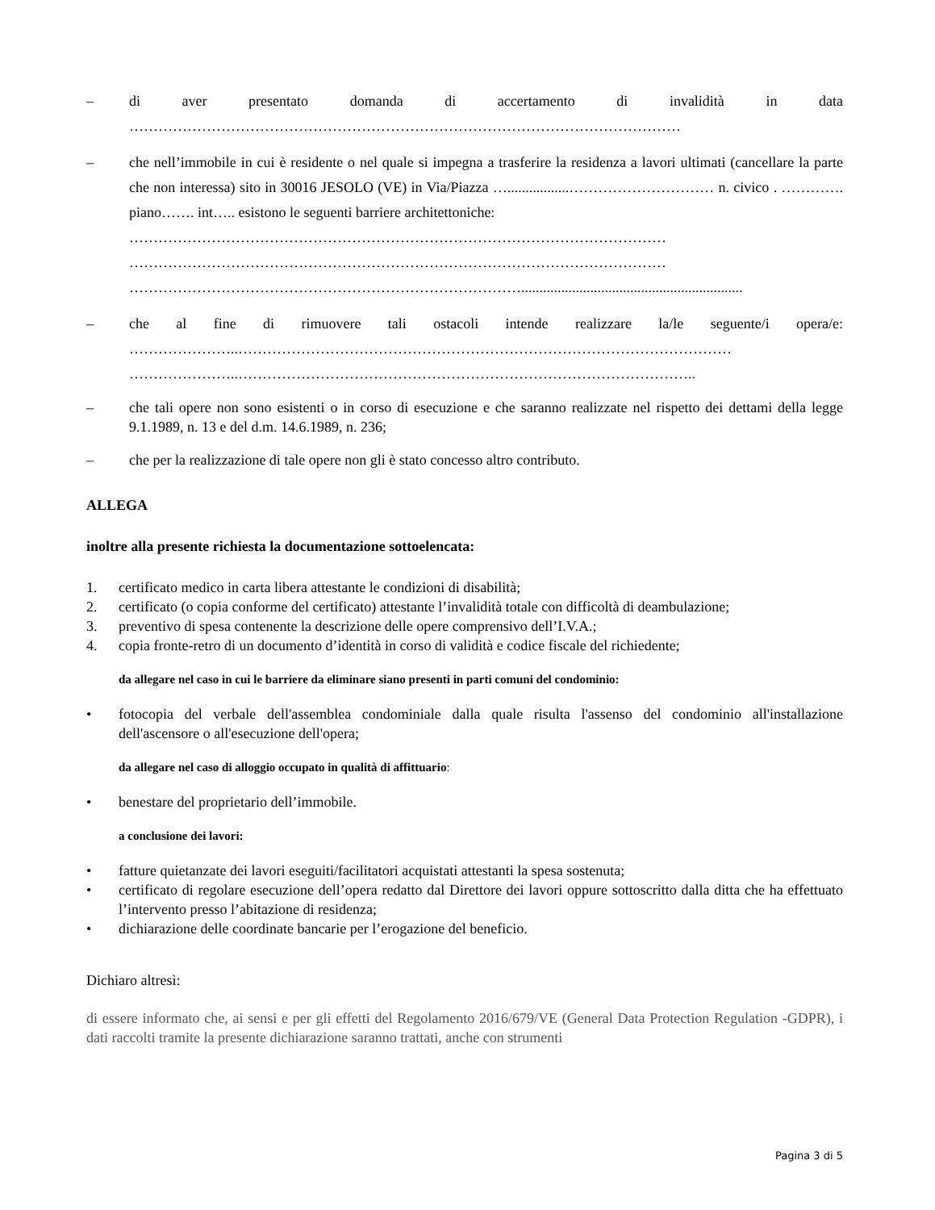– di aver presentato domanda di accertamento di invalidità in data ……………………………………………………………………………………………………
– che nell’immobile in cui è residente o nel quale si impegna a trasferire la residenza a lavori ultimati (cancellare la parte che non interessa) sito in 30016 JESOLO (VE) in Via/Piazza ….................………………………… n. civico . …………. piano……. int….. esistono le seguenti barriere architettoniche:
…………………………………………………………………………………………………
…………………………………………………………………………………………………
……………………………………………………………………….............................................................
– che al fine di rimuovere tali ostacoli intende realizzare la/le seguente/i opera/e: …………………..…………………………………………………………………………………………
…………………..…………………………………………………………………………………..
– che tali opere non sono esistenti o in corso di esecuzione e che saranno realizzate nel rispetto dei dettami della legge 9.1.1989, n. 13 e del d.m. 14.6.1989, n. 236;
– che per la realizzazione di tale opere non gli è stato concesso altro contributo.
ALLEGA
inoltre alla presente richiesta la documentazione sottoelencata:
1. certificato medico in carta libera attestante le condizioni di disabilità;
2. certificato (o copia conforme del certificato) attestante l’invalidità totale con difficoltà di deambulazione;
3. preventivo di spesa contenente la descrizione delle opere comprensivo dell’I.V.A.;
4. copia fronte-retro di un documento d’identità in corso di validità e codice fiscale del richiedente;
da allegare nel caso in cui le barriere da eliminare siano presenti in parti comuni del condominio:
• fotocopia del verbale dell'assemblea condominiale dalla quale risulta l'assenso del condominio all'installazione dell'ascensore o all'esecuzione dell'opera;
da allegare nel caso di alloggio occupato in qualità di affittuario:
• benestare del proprietario dell’immobile.
a conclusione dei lavori:
• fatture quietanzate dei lavori eseguiti/facilitatori acquistati attestanti la spesa sostenuta;
• certificato di regolare esecuzione dell’opera redatto dal Direttore dei lavori oppure sottoscritto dalla ditta che ha effettuato l’intervento presso l’abitazione di residenza;
• dichiarazione delle coordinate bancarie per l’erogazione del beneficio.
Dichiaro altresì:
di essere informato che, ai sensi e per gli effetti del Regolamento 2016/679/VE (General Data Protection Regulation -GDPR), i dati raccolti tramite la presente dichiarazione saranno trattati, anche con strumenti
Pagina 3 di 5